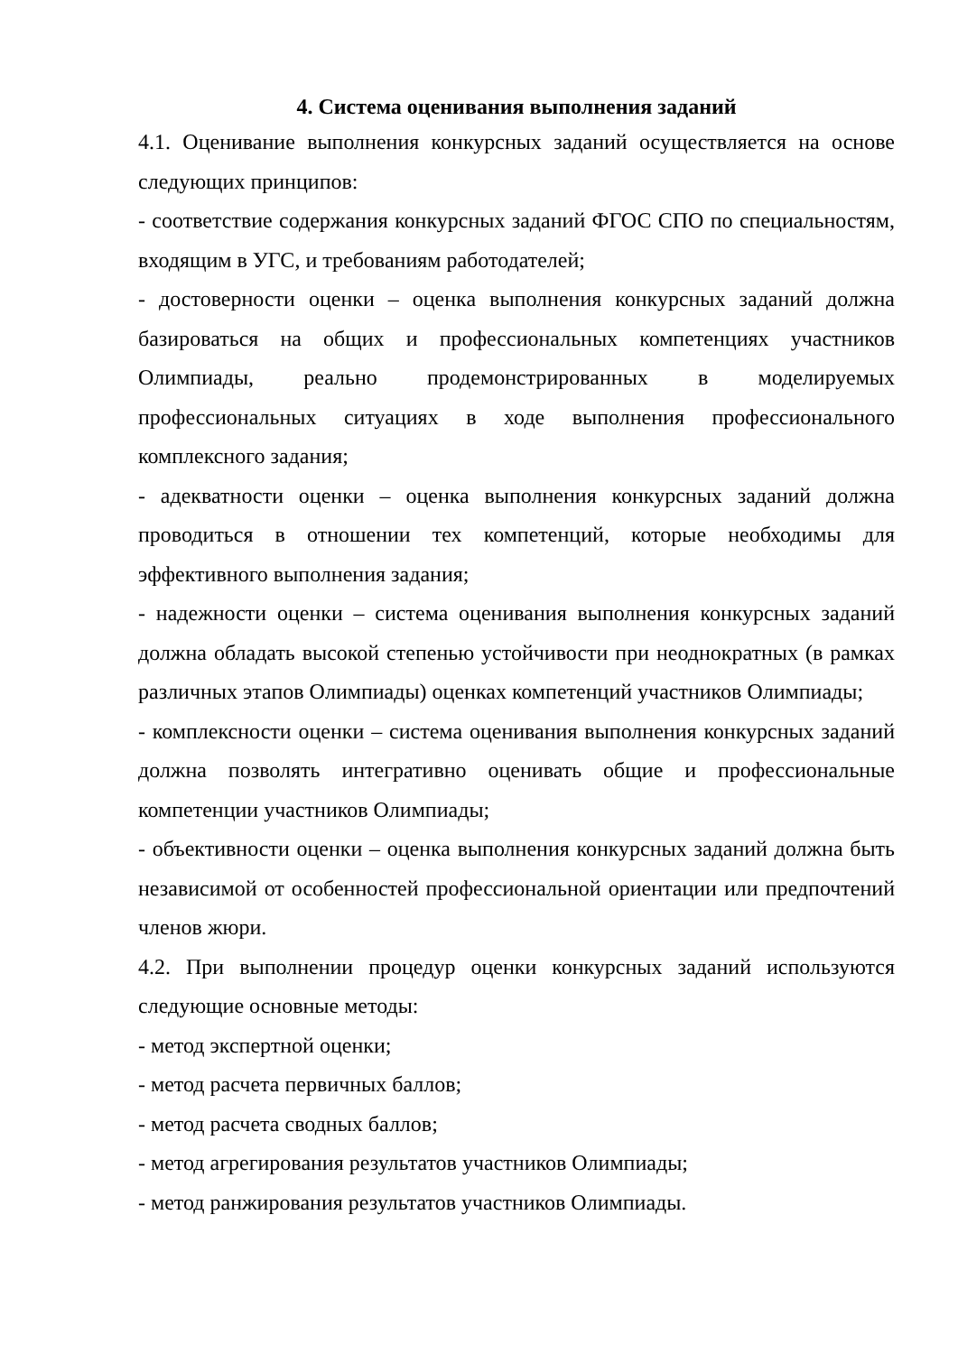4. Система оценивания выполнения заданий
4.1. Оценивание выполнения конкурсных заданий осуществляется на основе следующих принципов:
- соответствие содержания конкурсных заданий ФГОС СПО по специальностям, входящим в УГС, и требованиям работодателей;
- достоверности оценки – оценка выполнения конкурсных заданий должна базироваться на общих и профессиональных компетенциях участников Олимпиады, реально продемонстрированных в моделируемых профессиональных ситуациях в ходе выполнения профессионального комплексного задания;
- адекватности оценки – оценка выполнения конкурсных заданий должна проводиться в отношении тех компетенций, которые необходимы для эффективного выполнения задания;
- надежности оценки – система оценивания выполнения конкурсных заданий должна обладать высокой степенью устойчивости при неоднократных (в рамках различных этапов Олимпиады) оценках компетенций участников Олимпиады;
- комплексности оценки – система оценивания выполнения конкурсных заданий должна позволять интегративно оценивать общие и профессиональные компетенции участников Олимпиады;
- объективности оценки – оценка выполнения конкурсных заданий должна быть независимой от особенностей профессиональной ориентации или предпочтений членов жюри.
4.2. При выполнении процедур оценки конкурсных заданий используются следующие основные методы:
- метод экспертной оценки;
- метод расчета первичных баллов;
- метод расчета сводных баллов;
- метод агрегирования результатов участников Олимпиады;
- метод ранжирования результатов участников Олимпиады.